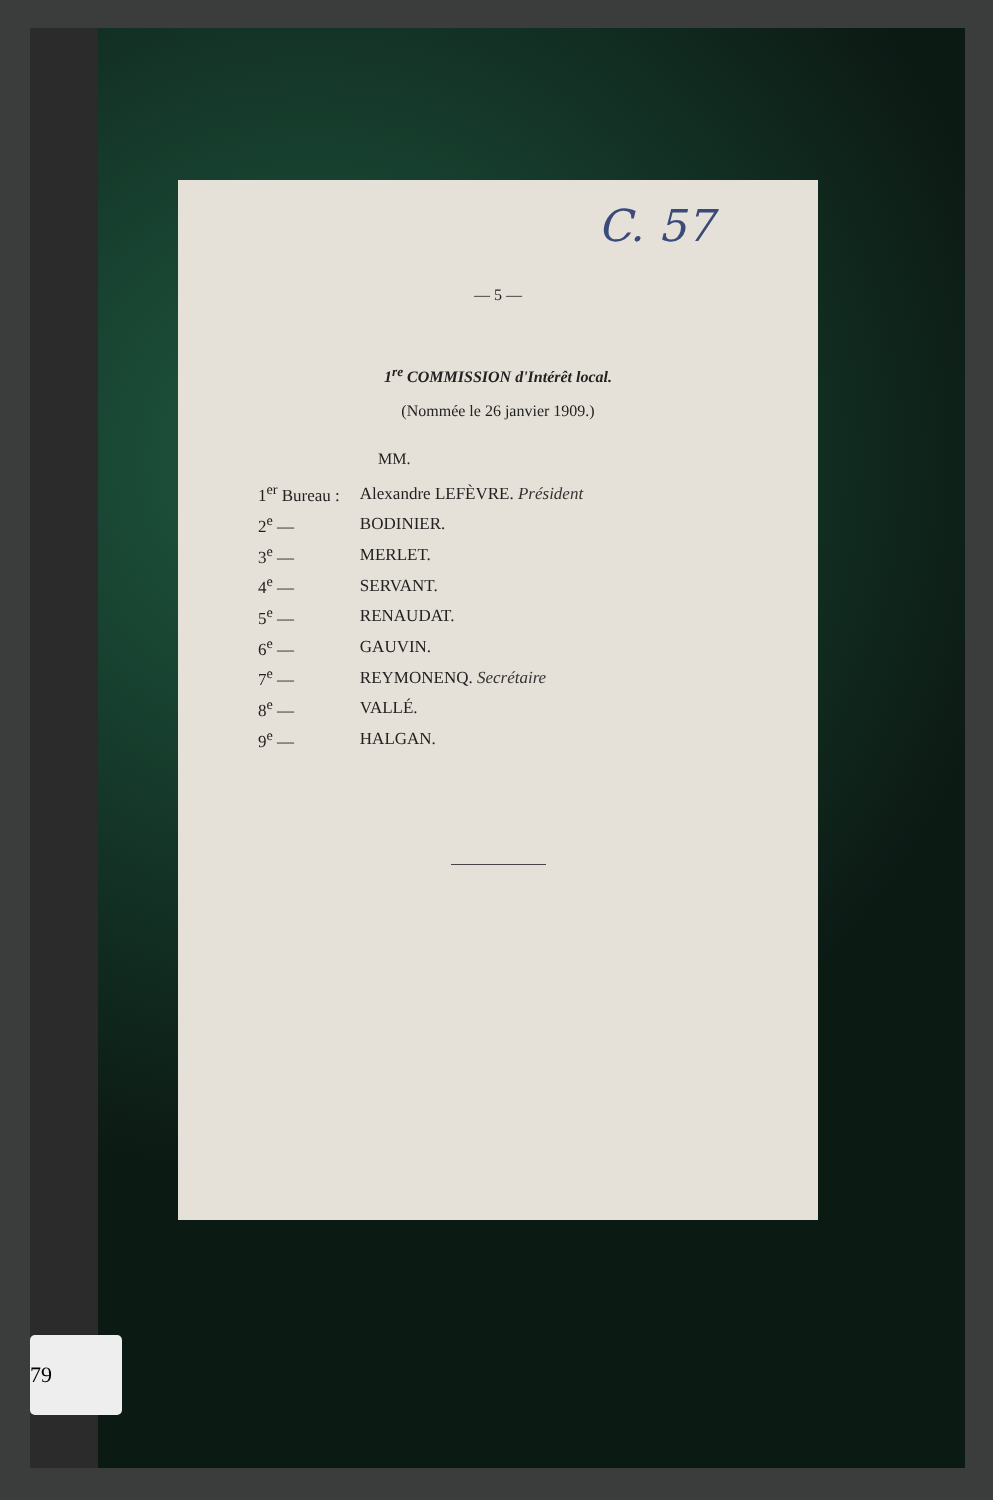79
C. 57
— 5 —
1<sup>re</sup> COMMISSION d'Intérêt local.
(Nommée le 26 janvier 1909.)
MM.
| 1<sup>er</sup> Bureau : | Alexandre LEFÈVRE. Président |
| 2<sup>e</sup> — | BODINIER. |
| 3<sup>e</sup> — | MERLET. |
| 4<sup>e</sup> — | SERVANT. |
| 5<sup>e</sup> — | RENAUDAT. |
| 6<sup>e</sup> — | GAUVIN. |
| 7<sup>e</sup> — | REYMONENQ. Secrétaire |
| 8<sup>e</sup> — | VALLÉ. |
| 9<sup>e</sup> — | HALGAN. |